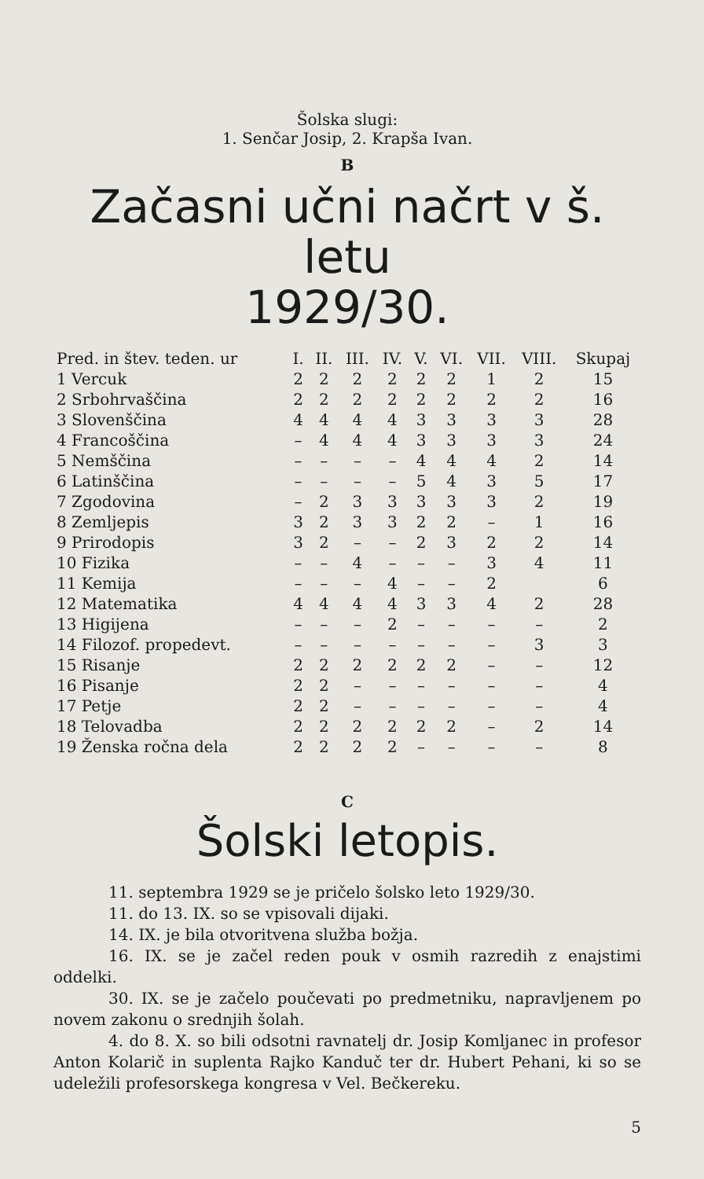Šolska slugi:
1. Senčar Josip, 2. Krapša Ivan.
B
Začasni učni načrt v š. letu
1929/30.
| Pred. in štev. teden. ur | I. | II. | III. | IV. | V. | VI. | VII. | VIII. | Skupaj |
| --- | --- | --- | --- | --- | --- | --- | --- | --- | --- |
| 1 Vercuk | 2 | 2 | 2 | 2 | 2 | 2 | 1 | 2 | 15 |
| 2 Srbohrvaščina | 2 | 2 | 2 | 2 | 2 | 2 | 2 | 2 | 16 |
| 3 Slovenščina | 4 | 4 | 4 | 4 | 3 | 3 | 3 | 3 | 28 |
| 4 Francoščina | – | 4 | 4 | 4 | 3 | 3 | 3 | 3 | 24 |
| 5 Nemščina | – | – | – | – | 4 | 4 | 4 | 2 | 14 |
| 6 Latinščina | – | – | – | – | 5 | 4 | 3 | 5 | 17 |
| 7 Zgodovina | – | 2 | 3 | 3 | 3 | 3 | 3 | 2 | 19 |
| 8 Zemljepis | 3 | 2 | 3 | 3 | 2 | 2 | – | 1 | 16 |
| 9 Prirodopis | 3 | 2 | – | – | 2 | 3 | 2 | 2 | 14 |
| 10 Fizika | – | – | 4 | – | – | – | 3 | 4 | 11 |
| 11 Kemija | – | – | – | 4 | – | – | 2 | | 6 |
| 12 Matematika | 4 | 4 | 4 | 4 | 3 | 3 | 4 | 2 | 28 |
| 13 Higijena | – | – | – | 2 | – | – | – | – | 2 |
| 14 Filozof. propedevt. | – | – | – | – | – | – | – | 3 | 3 |
| 15 Risanje | 2 | 2 | 2 | 2 | 2 | 2 | – | – | 12 |
| 16 Pisanje | 2 | 2 | – | – | – | – | – | – | 4 |
| 17 Petje | 2 | 2 | – | – | – | – | – | – | 4 |
| 18 Telovadba | 2 | 2 | 2 | 2 | 2 | 2 | – | 2 | 14 |
| 19 Ženska ročna dela | 2 | 2 | 2 | 2 | – | – | – | – | 8 |
C
Šolski letopis.
11. septembra 1929 se je pričelo šolsko leto 1929/30.
11. do 13. IX. so se vpisovali dijaki.
14. IX. je bila otvoritvena služba božja.
16. IX. se je začel reden pouk v osmih razredih z enajstimi oddelki.
30. IX. se je začelo poučevati po predmetniku, napravljenem po novem zakonu o srednjih šolah.
4. do 8. X. so bili odsotni ravnatelj dr. Josip Komljanec in profesor Anton Kolarič in suplenta Rajko Kanduč ter dr. Hubert Pehani, ki so se udeležili profesorskega kongresa v Vel. Bečkereku.
5